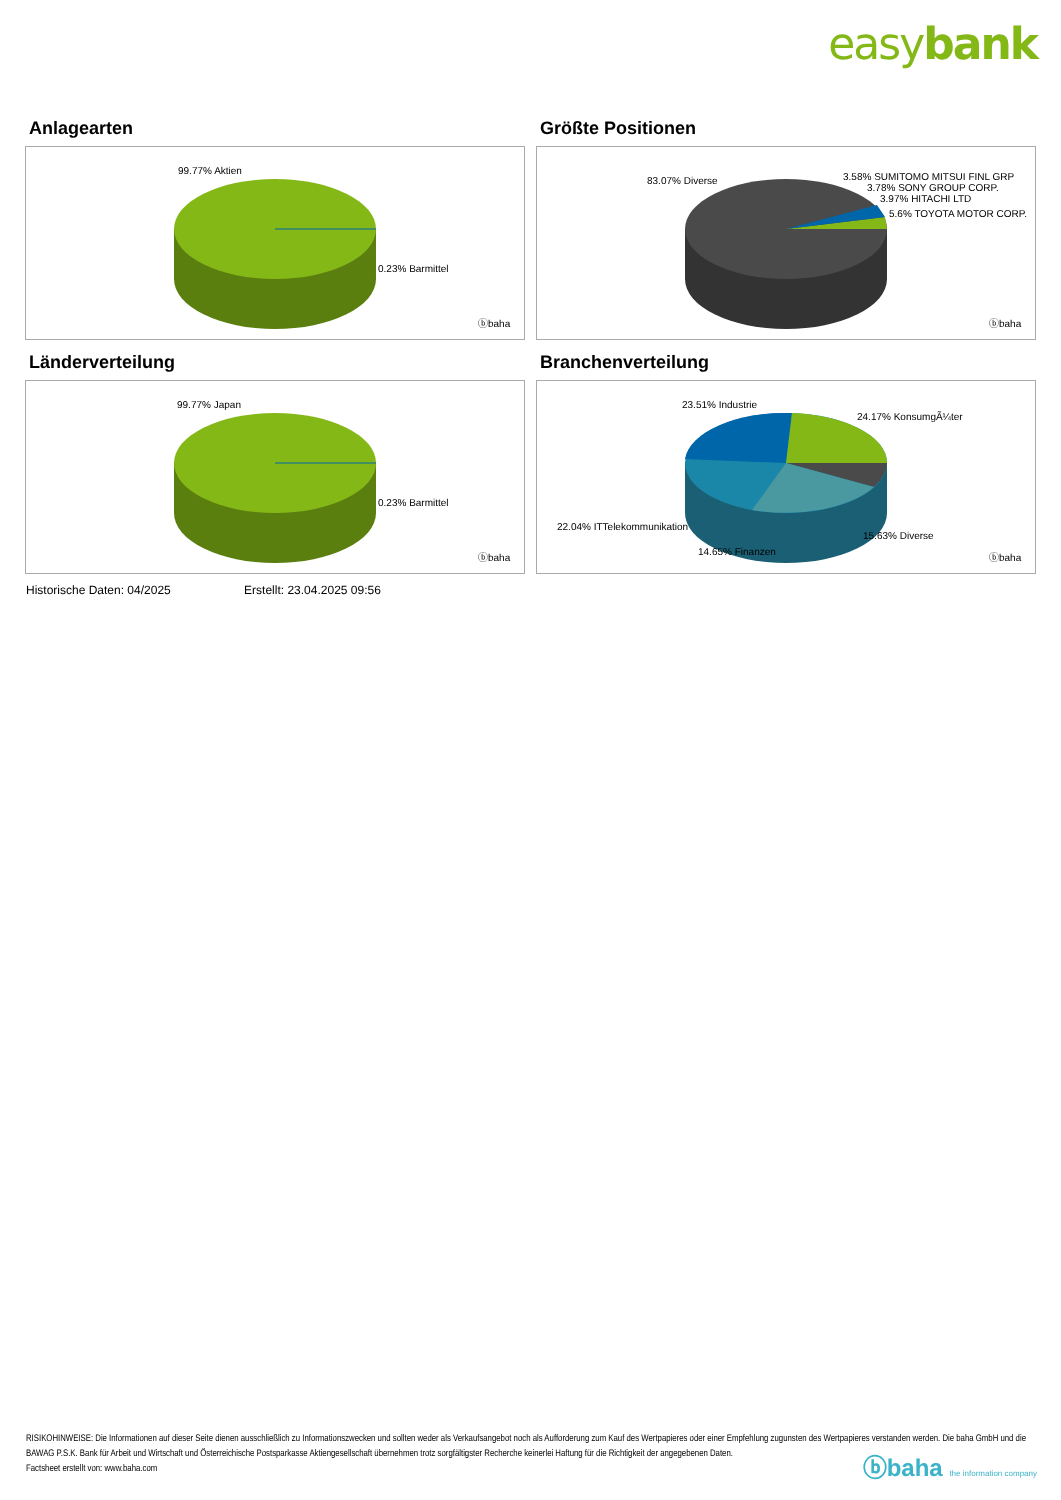easybank
Anlagearten
99.77% Aktien
0.23% Barmittel
ⓑbaha
Größte Positionen
83.07% Diverse
3.58% SUMITOMO MITSUI FINL GRP
3.78% SONY GROUP CORP.
3.97% HITACHI LTD
5.6% TOYOTA MOTOR CORP.
ⓑbaha
Länderverteilung
99.77% Japan
0.23% Barmittel
ⓑbaha
Branchenverteilung
23.51% Industrie
24.17% KonsumgÃ¼ter
22.04% ITTelekommunikation
15.63% Diverse
14.65% Finanzen
ⓑbaha
Historische Daten: 04/2025 Erstellt: 23.04.2025 09:56
RISIKOHINWEISE: Die Informationen auf dieser Seite dienen ausschließlich zu Informationszwecken und sollten weder als Verkaufsangebot noch als Aufforderung zum Kauf des Wertpapieres oder einer Empfehlung zugunsten des Wertpapieres verstanden werden. Die baha GmbH und die BAWAG P.S.K. Bank für Arbeit und Wirtschaft und Österreichische Postsparkasse Aktiengesellschaft übernehmen trotz sorgfältigster Recherche keinerlei Haftung für die Richtigkeit der angegebenen Daten.
Factsheet erstellt von: www.baha.com
ⓑbaha the information company